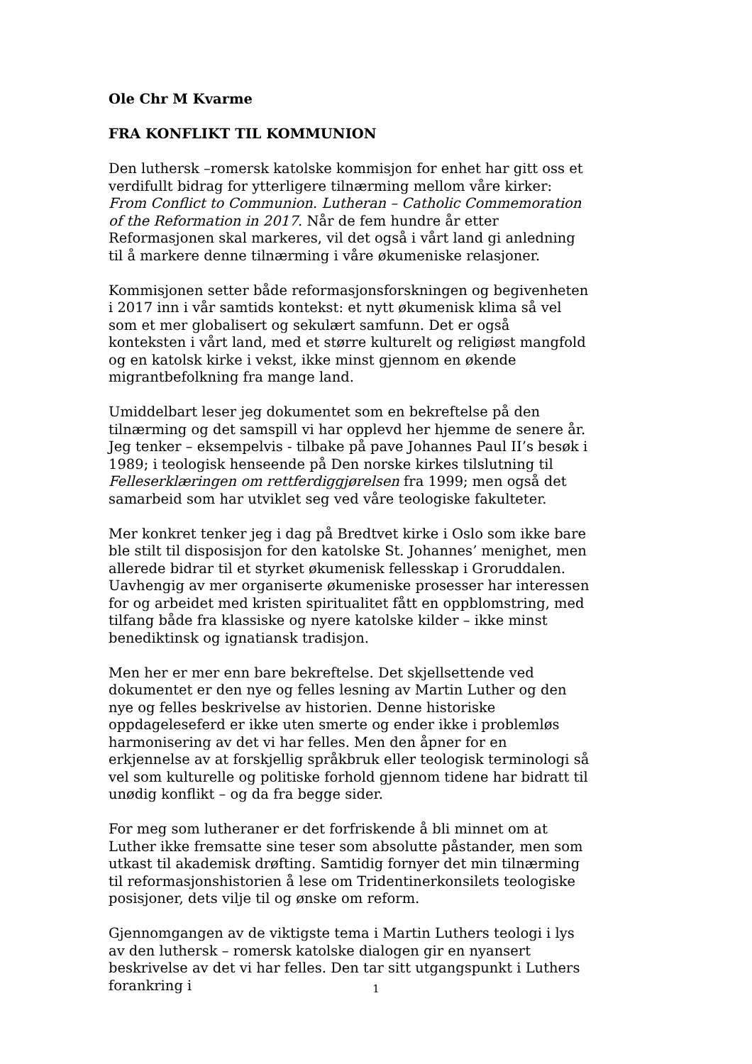Ole Chr M Kvarme
FRA KONFLIKT TIL KOMMUNION
Den luthersk –romersk katolske kommisjon for enhet har gitt oss et verdifullt bidrag for ytterligere tilnærming mellom våre kirker: From Conflict to Communion. Lutheran – Catholic Commemoration of the Reformation in 2017. Når de fem hundre år etter Reformasjonen skal markeres, vil det også i vårt land gi anledning til å markere denne tilnærming i våre økumeniske relasjoner.
Kommisjonen setter både reformasjonsforskningen og begivenheten i 2017 inn i vår samtids kontekst: et nytt økumenisk klima så vel som et mer globalisert og sekulært samfunn. Det er også konteksten i vårt land, med et større kulturelt og religiøst mangfold og en katolsk kirke i vekst, ikke minst gjennom en økende migrantbefolkning fra mange land.
Umiddelbart leser jeg dokumentet som en bekreftelse på den tilnærming og det samspill vi har opplevd her hjemme de senere år. Jeg tenker – eksempelvis - tilbake på pave Johannes Paul II’s besøk i 1989; i teologisk henseende på Den norske kirkes tilslutning til Felleserklæringen om rettferdiggjørelsen fra 1999; men også det samarbeid som har utviklet seg ved våre teologiske fakulteter.
Mer konkret tenker jeg i dag på Bredtvet kirke i Oslo som ikke bare ble stilt til disposisjon for den katolske St. Johannes’ menighet, men allerede bidrar til et styrket økumenisk fellesskap i Groruddalen. Uavhengig av mer organiserte økumeniske prosesser har interessen for og arbeidet med kristen spiritualitet fått en oppblomstring, med tilfang både fra klassiske og nyere katolske kilder – ikke minst benediktinsk og ignatiansk tradisjon.
Men her er mer enn bare bekreftelse. Det skjellsettende ved dokumentet er den nye og felles lesning av Martin Luther og den nye og felles beskrivelse av historien. Denne historiske oppdageleseferd er ikke uten smerte og ender ikke i problemløs harmonisering av det vi har felles. Men den åpner for en erkjennelse av at forskjellig språkbruk eller teologisk terminologi så vel som kulturelle og politiske forhold gjennom tidene har bidratt til unødig konflikt – og da fra begge sider.
For meg som lutheraner er det forfriskende å bli minnet om at Luther ikke fremsatte sine teser som absolutte påstander, men som utkast til akademisk drøfting. Samtidig fornyer det min tilnærming til reformasjonshistorien å lese om Tridentinerkonsilets teologiske posisjoner, dets vilje til og ønske om reform.
Gjennomgangen av de viktigste tema i Martin Luthers teologi i lys av den luthersk – romersk katolske dialogen gir en nyansert beskrivelse av det vi har felles. Den tar sitt utgangspunkt i Luthers forankring i
1